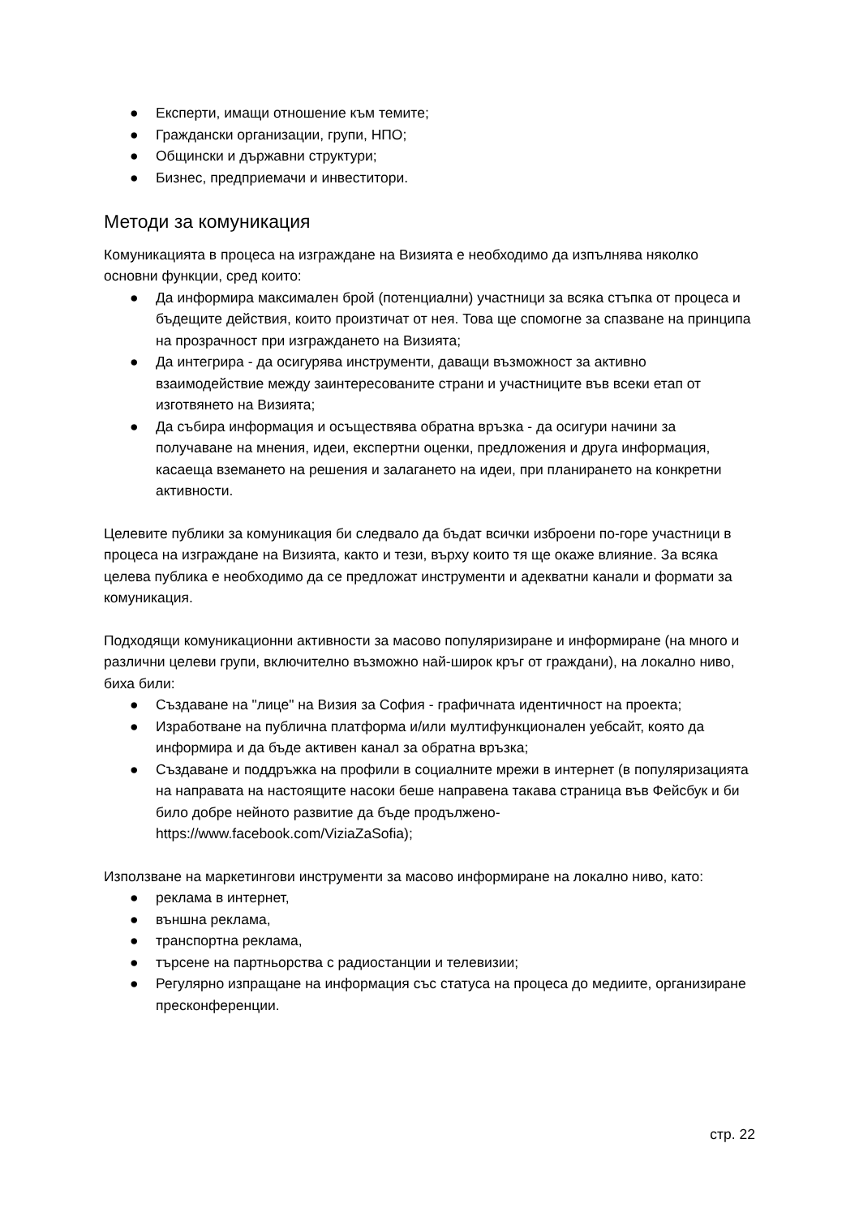● Експерти, имащи отношение към темите;
● Граждански организации, групи, НПО;
● Общински и държавни структури;
● Бизнес, предприемачи и инвеститори.
Методи за комуникация
Комуникацията в процеса на изграждане на Визията е необходимо да изпълнява няколко основни функции, сред които:
● Да информира максимален брой (потенциални) участници за всяка стъпка от процеса и бъдещите действия, които произтичат от нея. Това ще спомогне за спазване на принципа на прозрачност при изграждането на Визията;
● Да интегрира - да осигурява инструменти, даващи възможност за активно взаимодействие между заинтересованите страни и участниците във всеки етап от изготвянето на Визията;
● Да събира информация и осъществява обратна връзка - да осигури начини за получаване на мнения, идеи, експертни оценки, предложения и друга информация, касаеща вземането на решения и залагането на идеи, при планирането на конкретни активности.
Целевите публики за комуникация би следвало да бъдат всички изброени по-горе участници в процеса на изграждане на Визията, както и тези, върху които тя ще окаже влияние. За всяка целева публика е необходимо да се предложат инструменти и адекватни канали и формати за комуникация.
Подходящи комуникационни активности за масово популяризиране и информиране (на много и различни целеви групи, включително възможно най-широк кръг от граждани), на локално ниво, биха били:
● Създаване на "лице" на Визия за София - графичната идентичност на проекта;
● Изработване на публична платформа и/или мултифункционален уебсайт, която да информира и да бъде активен канал за обратна връзка;
● Създаване и поддръжка на профили в социалните мрежи в интернет (в популяризацията на направата на настоящите насоки беше направена такава страница във Фейсбук и би било добре нейното развитие да бъде продължено- https://www.facebook.com/ViziaZaSofia);
Използване на маркетингови инструменти за масово информиране на локално ниво, като:
● реклама в интернет,
● външна реклама,
● транспортна реклама,
● търсене на партньорства с радиостанции и телевизии;
● Регулярно изпращане на информация със статуса на процеса до медиите, организиране пресконференции.
стр. 22